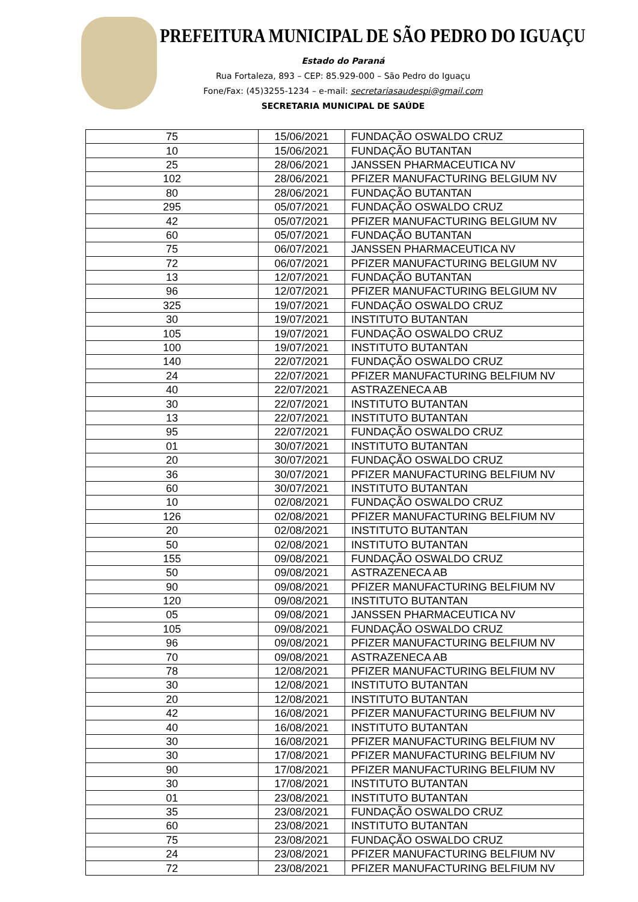PREFEITURA MUNICIPAL DE SÃO PEDRO DO IGUAÇU
Estado do Paraná
Rua Fortaleza, 893 – CEP: 85.929-000 – São Pedro do Iguaçu
Fone/Fax: (45)3255-1234 – e-mail: secretariasaudespi@gmail.com
SECRETARIA MUNICIPAL DE SAÚDE
| 75 | 15/06/2021 | FUNDAÇÃO OSWALDO CRUZ |
| 10 | 15/06/2021 | FUNDAÇÃO BUTANTAN |
| 25 | 28/06/2021 | JANSSEN PHARMACEUTICA NV |
| 102 | 28/06/2021 | PFIZER MANUFACTURING BELGIUM NV |
| 80 | 28/06/2021 | FUNDAÇÃO BUTANTAN |
| 295 | 05/07/2021 | FUNDAÇÃO OSWALDO CRUZ |
| 42 | 05/07/2021 | PFIZER MANUFACTURING BELGIUM NV |
| 60 | 05/07/2021 | FUNDAÇÃO BUTANTAN |
| 75 | 06/07/2021 | JANSSEN PHARMACEUTICA NV |
| 72 | 06/07/2021 | PFIZER MANUFACTURING BELGIUM NV |
| 13 | 12/07/2021 | FUNDAÇÃO BUTANTAN |
| 96 | 12/07/2021 | PFIZER MANUFACTURING BELGIUM NV |
| 325 | 19/07/2021 | FUNDAÇÃO OSWALDO CRUZ |
| 30 | 19/07/2021 | INSTITUTO BUTANTAN |
| 105 | 19/07/2021 | FUNDAÇÃO OSWALDO CRUZ |
| 100 | 19/07/2021 | INSTITUTO BUTANTAN |
| 140 | 22/07/2021 | FUNDAÇÃO OSWALDO CRUZ |
| 24 | 22/07/2021 | PFIZER MANUFACTURING BELFIUM NV |
| 40 | 22/07/2021 | ASTRAZENECA AB |
| 30 | 22/07/2021 | INSTITUTO BUTANTAN |
| 13 | 22/07/2021 | INSTITUTO BUTANTAN |
| 95 | 22/07/2021 | FUNDAÇÃO OSWALDO CRUZ |
| 01 | 30/07/2021 | INSTITUTO BUTANTAN |
| 20 | 30/07/2021 | FUNDAÇÃO OSWALDO CRUZ |
| 36 | 30/07/2021 | PFIZER MANUFACTURING BELFIUM NV |
| 60 | 30/07/2021 | INSTITUTO BUTANTAN |
| 10 | 02/08/2021 | FUNDAÇÃO OSWALDO CRUZ |
| 126 | 02/08/2021 | PFIZER MANUFACTURING BELFIUM NV |
| 20 | 02/08/2021 | INSTITUTO BUTANTAN |
| 50 | 02/08/2021 | INSTITUTO BUTANTAN |
| 155 | 09/08/2021 | FUNDAÇÃO OSWALDO CRUZ |
| 50 | 09/08/2021 | ASTRAZENECA AB |
| 90 | 09/08/2021 | PFIZER MANUFACTURING BELFIUM NV |
| 120 | 09/08/2021 | INSTITUTO BUTANTAN |
| 05 | 09/08/2021 | JANSSEN PHARMACEUTICA NV |
| 105 | 09/08/2021 | FUNDAÇÃO OSWALDO CRUZ |
| 96 | 09/08/2021 | PFIZER MANUFACTURING BELFIUM NV |
| 70 | 09/08/2021 | ASTRAZENECA AB |
| 78 | 12/08/2021 | PFIZER MANUFACTURING BELFIUM NV |
| 30 | 12/08/2021 | INSTITUTO BUTANTAN |
| 20 | 12/08/2021 | INSTITUTO BUTANTAN |
| 42 | 16/08/2021 | PFIZER MANUFACTURING BELFIUM NV |
| 40 | 16/08/2021 | INSTITUTO BUTANTAN |
| 30 | 16/08/2021 | PFIZER MANUFACTURING BELFIUM NV |
| 30 | 17/08/2021 | PFIZER MANUFACTURING BELFIUM NV |
| 90 | 17/08/2021 | PFIZER MANUFACTURING BELFIUM NV |
| 30 | 17/08/2021 | INSTITUTO BUTANTAN |
| 01 | 23/08/2021 | INSTITUTO BUTANTAN |
| 35 | 23/08/2021 | FUNDAÇÃO OSWALDO CRUZ |
| 60 | 23/08/2021 | INSTITUTO BUTANTAN |
| 75 | 23/08/2021 | FUNDAÇÃO OSWALDO CRUZ |
| 24 | 23/08/2021 | PFIZER MANUFACTURING BELFIUM NV |
| 72 | 23/08/2021 | PFIZER MANUFACTURING BELFIUM NV |